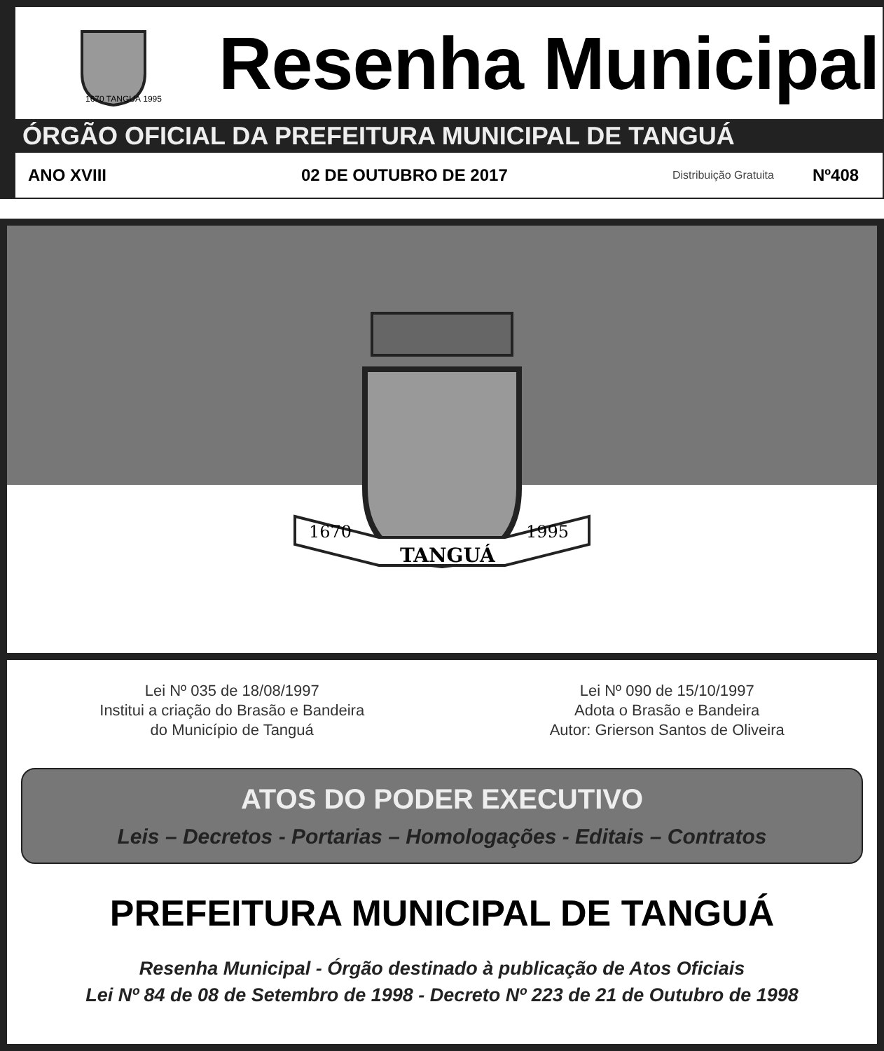1670 TANGUÁ 1995
Resenha Municipal
ÓRGÃO OFICIAL DA PREFEITURA MUNICIPAL DE TANGUÁ
ANO XVIII 02 DE OUTUBRO DE 2017 Distribuição Gratuita Nº408
TANGUÁ
1670
1995
Lei Nº 035 de 18/08/1997
Institui a criação do Brasão e Bandeira
do Município de Tanguá
Lei Nº 090 de 15/10/1997
Adota o Brasão e Bandeira
Autor: Grierson Santos de Oliveira
ATOS DO PODER EXECUTIVO
Leis – Decretos - Portarias – Homologações - Editais – Contratos
PREFEITURA MUNICIPAL DE TANGUÁ
Resenha Municipal - Órgão destinado à publicação de Atos Oficiais
Lei Nº 84 de 08 de Setembro de 1998 - Decreto Nº 223 de 21 de Outubro de 1998